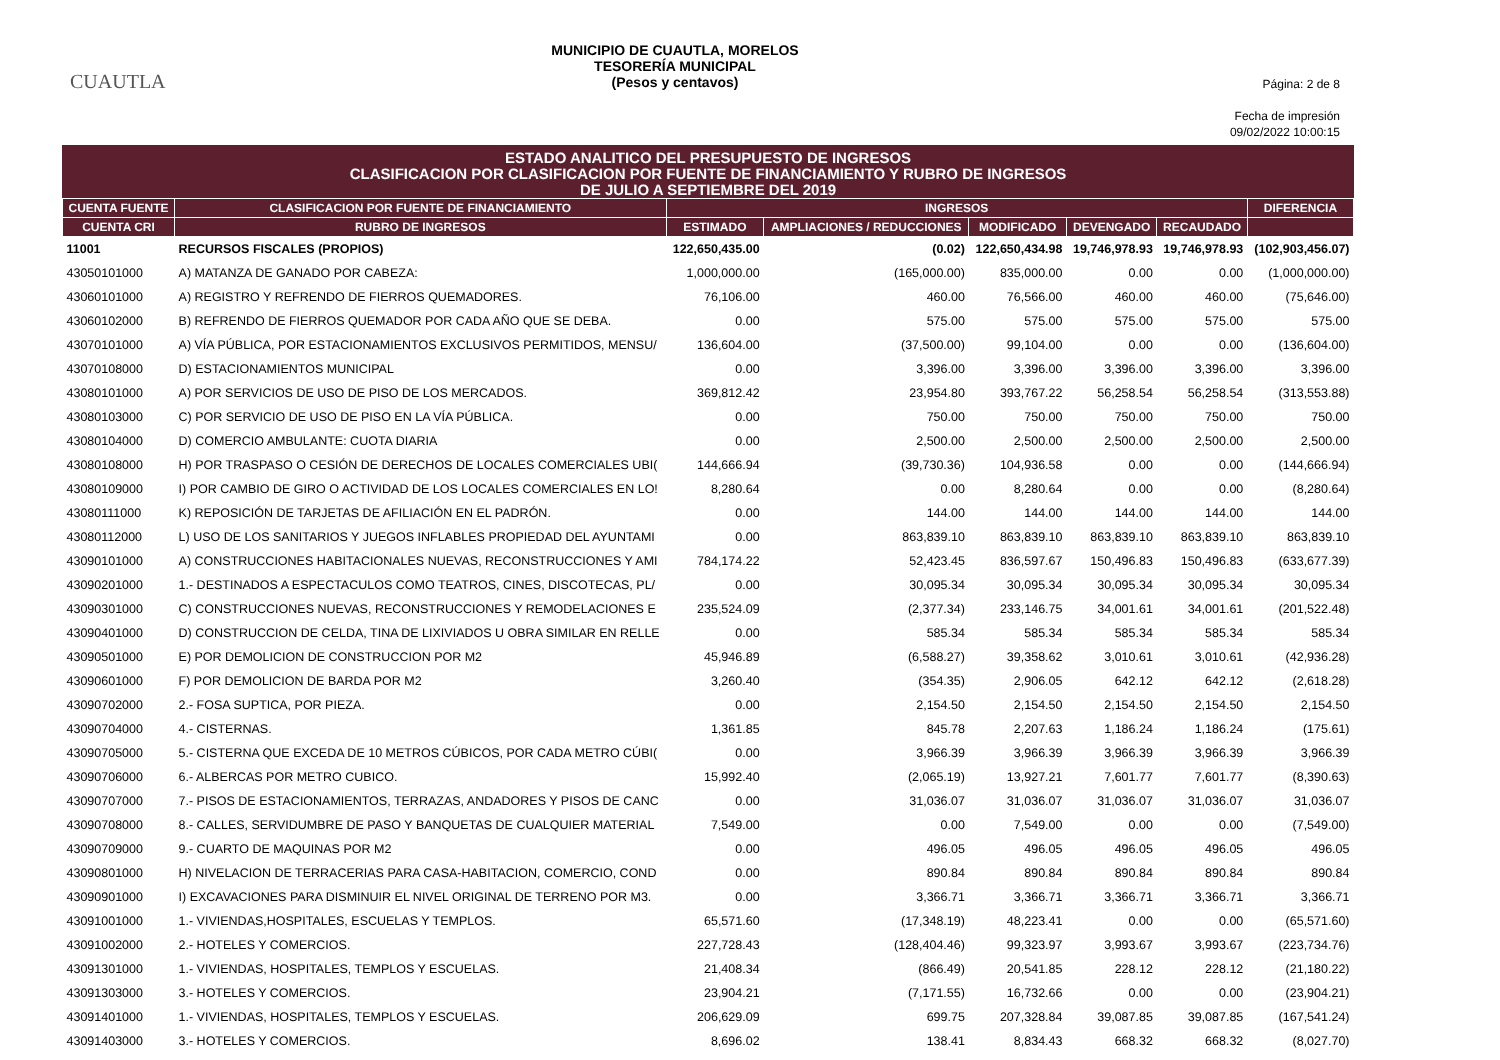CUAUTLA
MUNICIPIO DE CUAUTLA, MORELOS
TESORERÍA MUNICIPAL
(Pesos y centavos)
Página: 2 de 8
Fecha de impresión
09/02/2022 10:00:15
ESTADO ANALITICO DEL PRESUPUESTO DE INGRESOS
CLASIFICACION POR CLASIFICACION POR FUENTE DE FINANCIAMIENTO Y RUBRO DE INGRESOS
DE JULIO A SEPTIEMBRE DEL 2019
| CUENTA FUENTE | CLASIFICACION POR FUENTE DE FINANCIAMIENTO | INGRESOS | | | | | DIFERENCIA |
| --- | --- | --- | --- | --- | --- | --- | --- |
| CUENTA CRI | RUBRO DE INGRESOS | ESTIMADO | AMPLIACIONES / REDUCCIONES | MODIFICADO | DEVENGADO | RECAUDADO | |
| 11001 | RECURSOS FISCALES (PROPIOS) | 122,650,435.00 | (0.02) | 122,650,434.98 | 19,746,978.93 | 19,746,978.93 | (102,903,456.07) |
| 43050101000 | A) MATANZA DE GANADO POR CABEZA: | 1,000,000.00 | (165,000.00) | 835,000.00 | 0.00 | 0.00 | (1,000,000.00) |
| 43060101000 | A) REGISTRO Y REFRENDO DE FIERROS QUEMADORES. | 76,106.00 | 460.00 | 76,566.00 | 460.00 | 460.00 | (75,646.00) |
| 43060102000 | B) REFRENDO DE FIERROS QUEMADOR POR CADA AÑO QUE SE DEBA. | 0.00 | 575.00 | 575.00 | 575.00 | 575.00 | 575.00 |
| 43070101000 | A) VÍA PÚBLICA, POR ESTACIONAMIENTOS EXCLUSIVOS PERMITIDOS, MENSU/ | 136,604.00 | (37,500.00) | 99,104.00 | 0.00 | 0.00 | (136,604.00) |
| 43070108000 | D) ESTACIONAMIENTOS MUNICIPAL | 0.00 | 3,396.00 | 3,396.00 | 3,396.00 | 3,396.00 | 3,396.00 |
| 43080101000 | A) POR SERVICIOS DE USO DE PISO DE LOS MERCADOS. | 369,812.42 | 23,954.80 | 393,767.22 | 56,258.54 | 56,258.54 | (313,553.88) |
| 43080103000 | C) POR SERVICIO DE USO DE PISO EN LA VÍA PÚBLICA. | 0.00 | 750.00 | 750.00 | 750.00 | 750.00 | 750.00 |
| 43080104000 | D) COMERCIO AMBULANTE: CUOTA DIARIA | 0.00 | 2,500.00 | 2,500.00 | 2,500.00 | 2,500.00 | 2,500.00 |
| 43080108000 | H) POR TRASPASO O CESIÓN DE DERECHOS DE LOCALES COMERCIALES UBI( | 144,666.94 | (39,730.36) | 104,936.58 | 0.00 | 0.00 | (144,666.94) |
| 43080109000 | I) POR CAMBIO DE GIRO O ACTIVIDAD DE LOS LOCALES COMERCIALES EN LO! | 8,280.64 | 0.00 | 8,280.64 | 0.00 | 0.00 | (8,280.64) |
| 43080111000 | K) REPOSICIÓN DE TARJETAS DE AFILIACIÓN EN EL PADRÓN. | 0.00 | 144.00 | 144.00 | 144.00 | 144.00 | 144.00 |
| 43080112000 | L) USO DE LOS SANITARIOS Y JUEGOS INFLABLES PROPIEDAD DEL AYUNTAMI | 0.00 | 863,839.10 | 863,839.10 | 863,839.10 | 863,839.10 | 863,839.10 |
| 43090101000 | A) CONSTRUCCIONES HABITACIONALES NUEVAS, RECONSTRUCCIONES Y AMI | 784,174.22 | 52,423.45 | 836,597.67 | 150,496.83 | 150,496.83 | (633,677.39) |
| 43090201000 | 1.- DESTINADOS A ESPECTACULOS COMO TEATROS, CINES, DISCOTECAS, PL/ | 0.00 | 30,095.34 | 30,095.34 | 30,095.34 | 30,095.34 | 30,095.34 |
| 43090301000 | C) CONSTRUCCIONES NUEVAS, RECONSTRUCCIONES Y REMODELACIONES E | 235,524.09 | (2,377.34) | 233,146.75 | 34,001.61 | 34,001.61 | (201,522.48) |
| 43090401000 | D) CONSTRUCCION DE CELDA, TINA DE LIXIVIADOS U OBRA SIMILAR EN RELLE | 0.00 | 585.34 | 585.34 | 585.34 | 585.34 | 585.34 |
| 43090501000 | E) POR DEMOLICION DE CONSTRUCCION POR M2 | 45,946.89 | (6,588.27) | 39,358.62 | 3,010.61 | 3,010.61 | (42,936.28) |
| 43090601000 | F) POR DEMOLICION DE BARDA POR M2 | 3,260.40 | (354.35) | 2,906.05 | 642.12 | 642.12 | (2,618.28) |
| 43090702000 | 2.- FOSA SUPTICA, POR PIEZA. | 0.00 | 2,154.50 | 2,154.50 | 2,154.50 | 2,154.50 | 2,154.50 |
| 43090704000 | 4.- CISTERNAS. | 1,361.85 | 845.78 | 2,207.63 | 1,186.24 | 1,186.24 | (175.61) |
| 43090705000 | 5.- CISTERNA QUE EXCEDA DE 10 METROS CÚBICOS, POR CADA METRO CÚBI( | 0.00 | 3,966.39 | 3,966.39 | 3,966.39 | 3,966.39 | 3,966.39 |
| 43090706000 | 6.- ALBERCAS POR METRO CUBICO. | 15,992.40 | (2,065.19) | 13,927.21 | 7,601.77 | 7,601.77 | (8,390.63) |
| 43090707000 | 7.- PISOS DE ESTACIONAMIENTOS, TERRAZAS, ANDADORES Y PISOS DE CANC | 0.00 | 31,036.07 | 31,036.07 | 31,036.07 | 31,036.07 | 31,036.07 |
| 43090708000 | 8.- CALLES, SERVIDUMBRE DE PASO Y BANQUETAS DE CUALQUIER MATERIAL | 7,549.00 | 0.00 | 7,549.00 | 0.00 | 0.00 | (7,549.00) |
| 43090709000 | 9.- CUARTO DE MAQUINAS POR M2 | 0.00 | 496.05 | 496.05 | 496.05 | 496.05 | 496.05 |
| 43090801000 | H) NIVELACION DE TERRACERIAS PARA CASA-HABITACION, COMERCIO, COND | 0.00 | 890.84 | 890.84 | 890.84 | 890.84 | 890.84 |
| 43090901000 | I) EXCAVACIONES PARA DISMINUIR EL NIVEL ORIGINAL DE TERRENO POR M3. | 0.00 | 3,366.71 | 3,366.71 | 3,366.71 | 3,366.71 | 3,366.71 |
| 43091001000 | 1.- VIVIENDAS,HOSPITALES, ESCUELAS Y TEMPLOS. | 65,571.60 | (17,348.19) | 48,223.41 | 0.00 | 0.00 | (65,571.60) |
| 43091002000 | 2.- HOTELES Y COMERCIOS. | 227,728.43 | (128,404.46) | 99,323.97 | 3,993.67 | 3,993.67 | (223,734.76) |
| 43091301000 | 1.- VIVIENDAS, HOSPITALES, TEMPLOS Y ESCUELAS. | 21,408.34 | (866.49) | 20,541.85 | 228.12 | 228.12 | (21,180.22) |
| 43091303000 | 3.- HOTELES Y COMERCIOS. | 23,904.21 | (7,171.55) | 16,732.66 | 0.00 | 0.00 | (23,904.21) |
| 43091401000 | 1.- VIVIENDAS, HOSPITALES, TEMPLOS Y ESCUELAS. | 206,629.09 | 699.75 | 207,328.84 | 39,087.85 | 39,087.85 | (167,541.24) |
| 43091403000 | 3.- HOTELES Y COMERCIOS. | 8,696.02 | 138.41 | 8,834.43 | 668.32 | 668.32 | (8,027.70) |